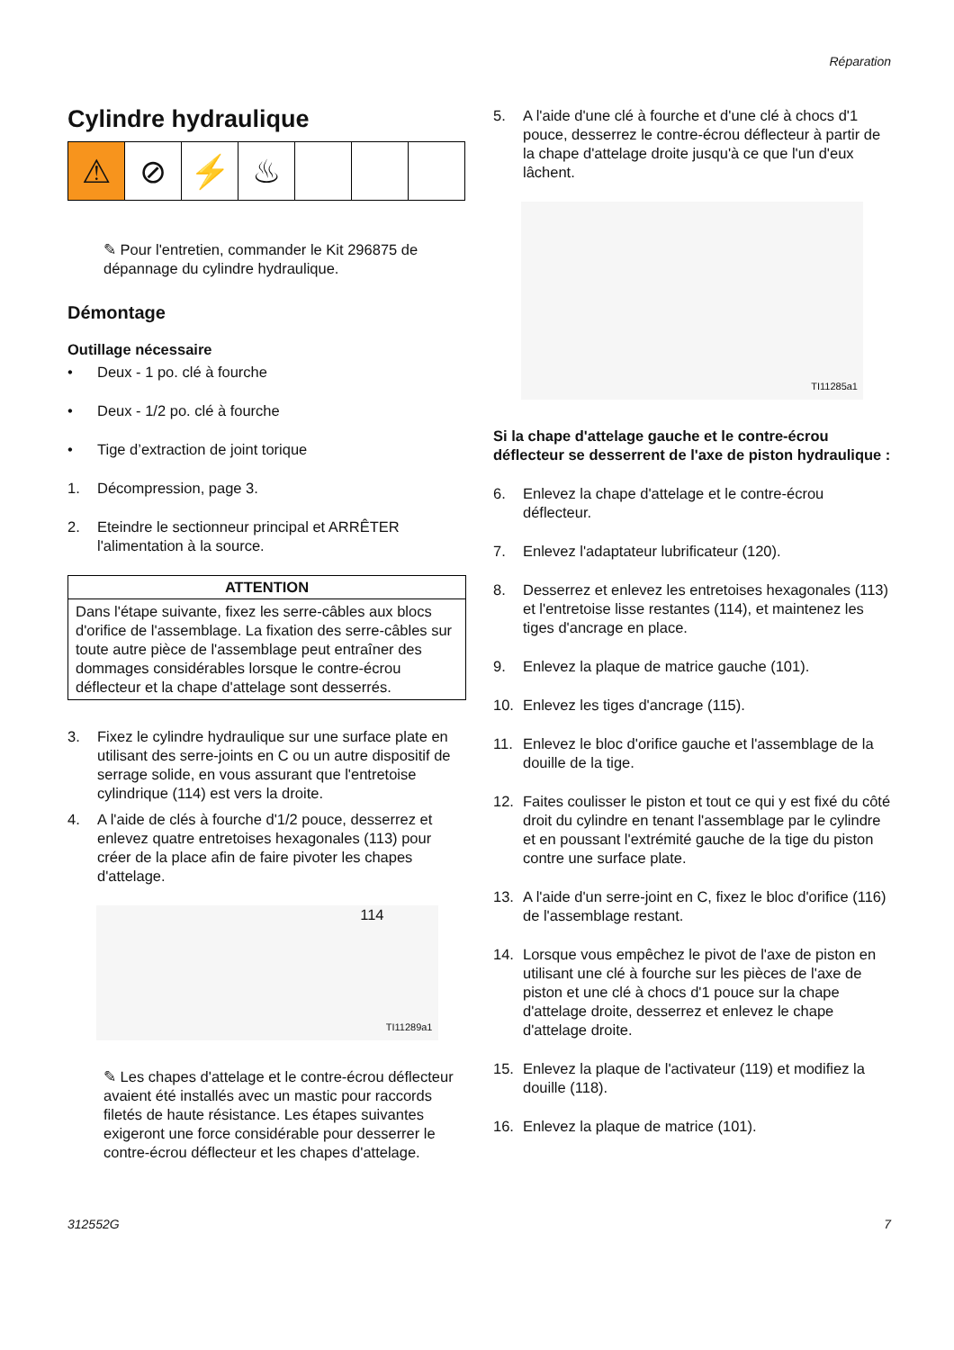Réparation
Cylindre hydraulique
⚠ ⊘ ⚡ ♨
✎ Pour l'entretien, commander le Kit 296875 de dépannage du cylindre hydraulique.
Démontage
Outillage nécessaire
• Deux - 1 po. clé à fourche
• Deux - 1/2 po. clé à fourche
• Tige d’extraction de joint torique
1. Décompression, page 3.
2. Eteindre le sectionneur principal et ARRÊTER l'alimentation à la source.
ATTENTION
Dans l'étape suivante, fixez les serre-câbles aux blocs d'orifice de l'assemblage. La fixation des serre-câbles sur toute autre pièce de l'assemblage peut entraîner des dommages considérables lorsque le contre-écrou déflecteur et la chape d'attelage sont desserrés.
3. Fixez le cylindre hydraulique sur une surface plate en utilisant des serre-joints en C ou un autre dispositif de serrage solide, en vous assurant que l'entretoise cylindrique (114) est vers la droite.
4. A l'aide de clés à fourche d'1/2 pouce, desserrez et enlevez quatre entretoises hexagonales (113) pour créer de la place afin de faire pivoter les chapes d'attelage.
114
TI11289a1
✎ Les chapes d'attelage et le contre-écrou déflecteur avaient été installés avec un mastic pour raccords filetés de haute résistance. Les étapes suivantes exigeront une force considérable pour desserrer le contre-écrou déflecteur et les chapes d'attelage.
5. A l'aide d'une clé à fourche et d'une clé à chocs d'1 pouce, desserrez le contre-écrou déflecteur à partir de la chape d'attelage droite jusqu'à ce que l'un d'eux lâchent.
TI11285a1
Si la chape d'attelage gauche et le contre-écrou déflecteur se desserrent de l'axe de piston hydraulique :
6. Enlevez la chape d'attelage et le contre-écrou déflecteur.
7. Enlevez l'adaptateur lubrificateur (120).
8. Desserrez et enlevez les entretoises hexagonales (113) et l'entretoise lisse restantes (114), et maintenez les tiges d'ancrage en place.
9. Enlevez la plaque de matrice gauche (101).
10. Enlevez les tiges d'ancrage (115).
11. Enlevez le bloc d'orifice gauche et l'assemblage de la douille de la tige.
12. Faites coulisser le piston et tout ce qui y est fixé du côté droit du cylindre en tenant l'assemblage par le cylindre et en poussant l'extrémité gauche de la tige du piston contre une surface plate.
13. A l'aide d'un serre-joint en C, fixez le bloc d'orifice (116) de l'assemblage restant.
14. Lorsque vous empêchez le pivot de l'axe de piston en utilisant une clé à fourche sur les pièces de l'axe de piston et une clé à chocs d'1 pouce sur la chape d'attelage droite, desserrez et enlevez le chape d'attelage droite.
15. Enlevez la plaque de l'activateur (119) et modifiez la douille (118).
16. Enlevez la plaque de matrice (101).
312552G 7